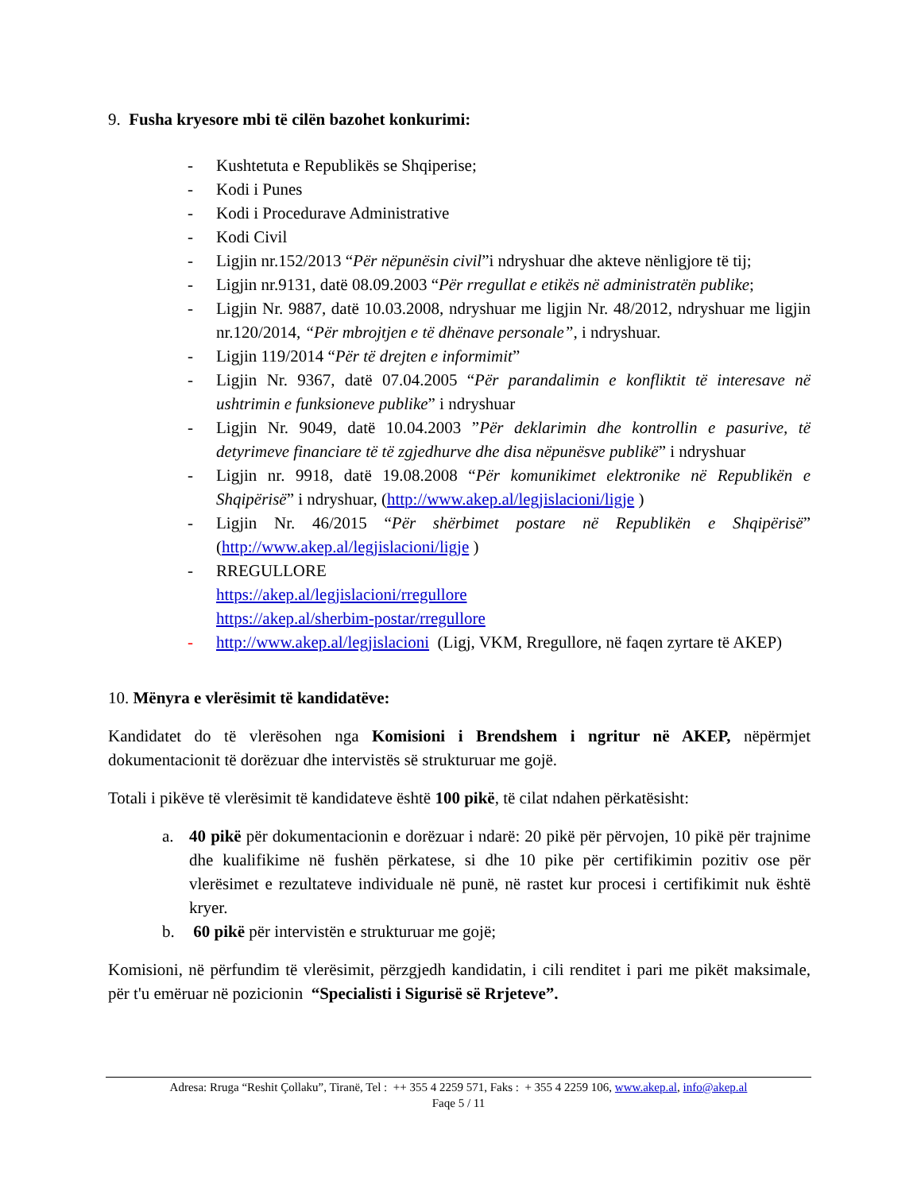9. Fusha kryesore mbi të cilën bazohet konkurimi:
- Kushtetuta e Republikës se Shqiperise;
- Kodi i Punes
- Kodi i Procedurave Administrative
- Kodi Civil
- Ligjin nr.152/2013 “Për nëpunësin civil”i ndryshuar dhe akteve nënligjore të tij;
- Ligjin nr.9131, datë 08.09.2003 “Për rregullat e etikës në administratën publike;
- Ligjin Nr. 9887, datë 10.03.2008, ndryshuar me ligjin Nr. 48/2012, ndryshuar me ligjin nr.120/2014, “Për mbrojtjen e të dhënave personale”, i ndryshuar.
- Ligjin 119/2014 “Për të drejten e informimit”
- Ligjin Nr. 9367, datë 07.04.2005 “Për parandalimin e konfliktit të interesave në ushtrimin e funksioneve publike” i ndryshuar
- Ligjin Nr. 9049, datë 10.04.2003 ”Për deklarimin dhe kontrollin e pasurive, të detyrimeve financiare të të zgjedhurve dhe disa nëpunësve publikë” i ndryshuar
- Ligjin nr. 9918, datë 19.08.2008 “Për komunikimet elektronike në Republikën e Shqipërisë” i ndryshuar, (http://www.akep.al/legjislacioni/ligje )
- Ligjin Nr. 46/2015 “Për shërbimet postare në Republikën e Shqipërisë” (http://www.akep.al/legjislacioni/ligje )
- RREGULLORE
https://akep.al/legjislacioni/rregullore
https://akep.al/sherbim-postar/rregullore
- http://www.akep.al/legjislacioni (Ligj, VKM, Rregullore, në faqen zyrtare të AKEP)
10. Mënyra e vlerësimit të kandidatëve:
Kandidatet do të vlerësohen nga Komisioni i Brendshem i ngritur në AKEP, nëpërmjet dokumentacionit të dorëzuar dhe intervistës së strukturuar me gojë.
Totali i pikëve të vlerësimit të kandidateve është 100 pikë, të cilat ndahen përkatësisht:
a. 40 pikë për dokumentacionin e dorëzuar i ndarë: 20 pikë për përvojen, 10 pikë për trajnime dhe kualifikime në fushën përkatese, si dhe 10 pike për certifikimin pozitiv ose për vlerësimet e rezultateve individuale në punë, në rastet kur procesi i certifikimit nuk është kryer.
b. 60 pikë për intervistën e strukturuar me gojë;
Komisioni, në përfundim të vlerësimit, përzgjedh kandidatin, i cili renditet i pari me pikët maksimale, për t'u emëruar në pozicionin “Specialisti i Sigurisë së Rrjeteve”.
Adresa: Rruga “Reshit Çollaku”, Tiranë, Tel : ++ 355 4 2259 571, Faks : + 355 4 2259 106, www.akep.al, info@akep.al
Faqe 5 / 11